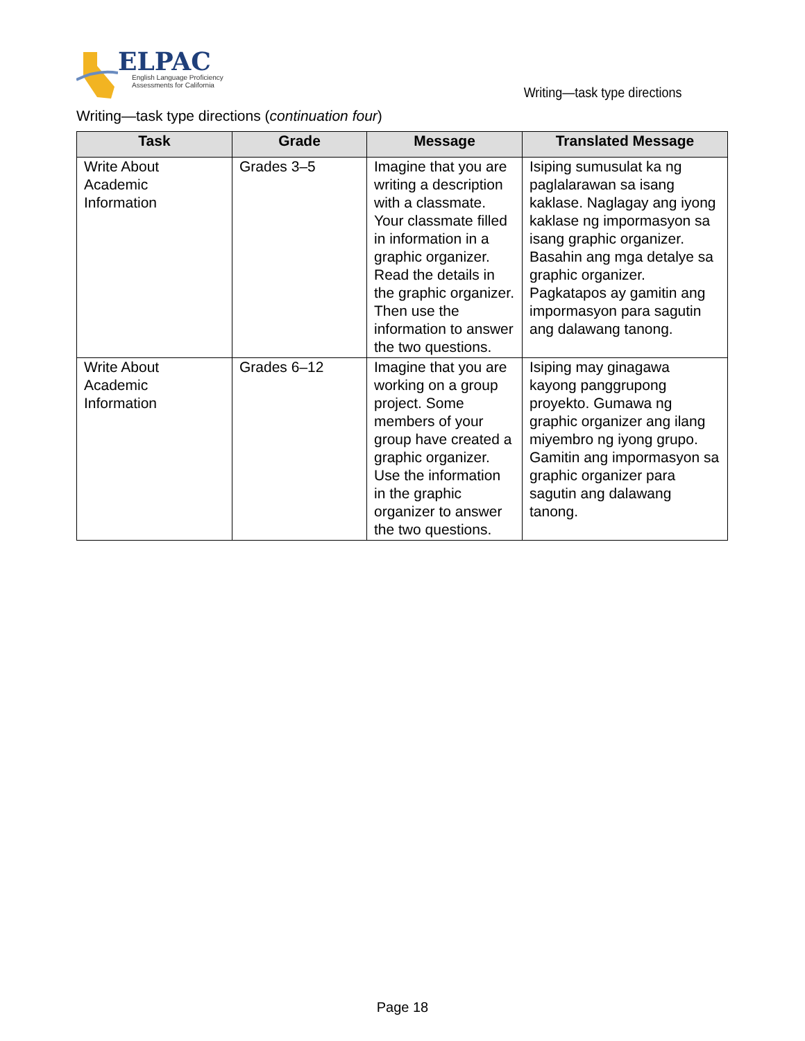ELPAC
English Language Proficiency
Assessments for California
Writing—task type directions
Writing—task type directions (continuation four)
| Task | Grade | Message | Translated Message |
| --- | --- | --- | --- |
| Write About Academic Information | Grades 3–5 | Imagine that you are writing a description with a classmate. Your classmate filled in information in a graphic organizer. Read the details in the graphic organizer. Then use the information to answer the two questions. | Isiping sumusulat ka ng paglalarawan sa isang kaklase. Naglagay ang iyong kaklase ng impormasyon sa isang graphic organizer. Basahin ang mga detalye sa graphic organizer. Pagkatapos ay gamitin ang impormasyon para sagutin ang dalawang tanong. |
| Write About Academic Information | Grades 6–12 | Imagine that you are working on a group project. Some members of your group have created a graphic organizer. Use the information in the graphic organizer to answer the two questions. | Isiping may ginagawa kayong panggrupong proyekto. Gumawa ng graphic organizer ang ilang miyembro ng iyong grupo. Gamitin ang impormasyon sa graphic organizer para sagutin ang dalawang tanong. |
Page 18